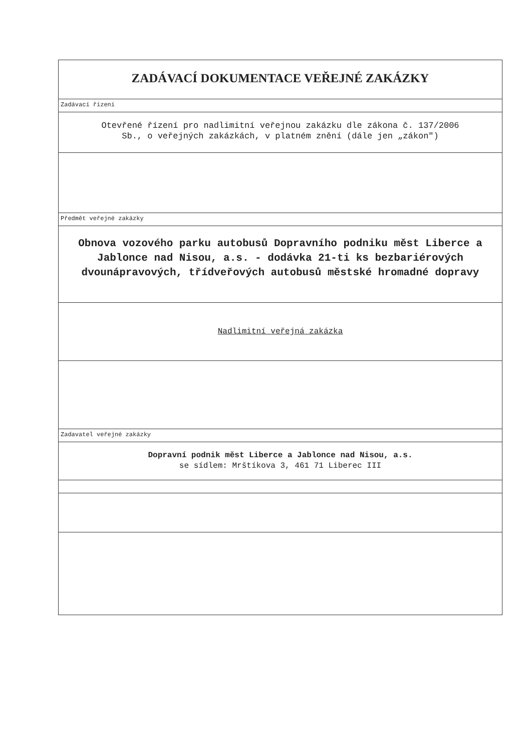ZADÁVACÍ DOKUMENTACE VEŘEJNÉ ZAKÁZKY
Zadávací řízení
Otevřené řízení pro nadlimitní veřejnou zakázku dle zákona č. 137/2006
Sb., o veřejných zakázkách, v platném znění (dále jen „zákon")
Předmět veřejné zakázky
Obnova vozového parku autobusů Dopravního podniku měst Liberce a Jablonce nad Nisou, a.s. - dodávka 21-ti ks bezbariérových dvounápravových, třídveřových autobusů městské hromadné dopravy
Nadlimitní veřejná zakázka
Zadavatel veřejné zakázky
Dopravní podnik měst Liberce a Jablonce nad Nisou, a.s.
se sídlem: Mrštíkova 3, 461 71 Liberec III